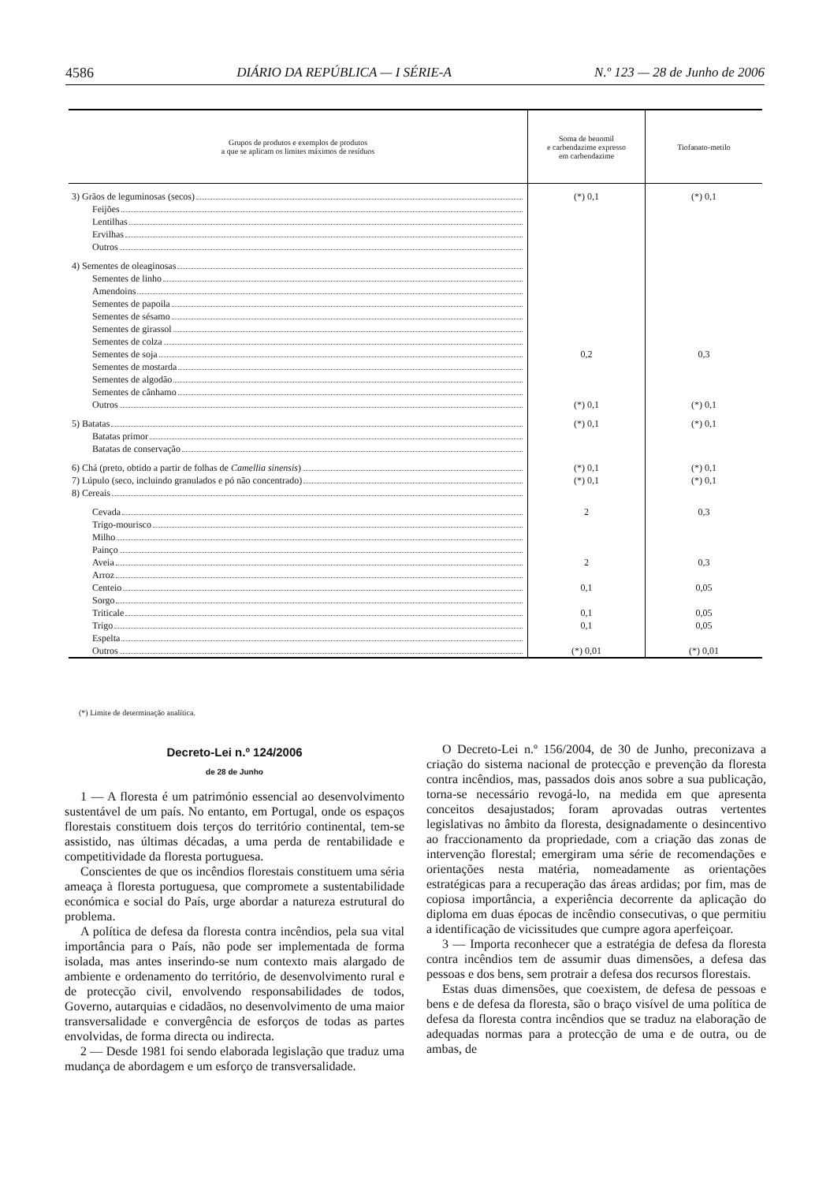4586 DIÁRIO DA REPÚBLICA — I SÉRIE-A N.º 123 — 28 de Junho de 2006
| Grupos de produtos e exemplos de produtos a que se aplicam os limites máximos de resíduos | Soma de benomil e carbendazime expresso em carbendazime | Tiofanato-metilo |
| --- | --- | --- |
| 3) Grãos de leguminosas (secos) | (*) 0,1 | (*) 0,1 |
| Feijões Lentilhas Ervilhas Outros | | |
| 4) Sementes de oleaginosas | | |
| Sementes de linho Amendoins Sementes de papoila Sementes de sésamo Sementes de girassol Sementes de colza | | |
| Sementes de soja | 0,2 | 0,3 |
| Sementes de mostarda Sementes de algodão Sementes de cânhamo | | |
| Outros | (*) 0,1 | (*) 0,1 |
| 5) Batatas | (*) 0,1 | (*) 0,1 |
| Batatas primor Batatas de conservação | | |
| 6) Chá (preto, obtido a partir de folhas de Camellia sinensis ) | (*) 0,1 | (*) 0,1 |
| 7) Lúpulo (seco, incluindo granulados e pó não concentrado) | (*) 0,1 | (*) 0,1 |
| 8) Cereais | | |
| Cevada | 2 | 0,3 |
| Trigo-mourisco Milho Painço | | |
| Aveia | 2 | 0,3 |
| Arroz | | |
| Centeio | 0,1 | 0,05 |
| Sorgo | | |
| Triticale | 0,1 | 0,05 |
| Trigo | 0,1 | 0,05 |
| Espelta | | |
| Outros | (*) 0,01 | (*) 0,01 |
(*) Limite de determinação analítica.
Decreto-Lei n.º 124/2006
de 28 de Junho
1 — A floresta é um património essencial ao desenvolvimento sustentável de um país. No entanto, em Portugal, onde os espaços florestais constituem dois terços do território continental, tem-se assistido, nas últimas décadas, a uma perda de rentabilidade e competitividade da floresta portuguesa.
Conscientes de que os incêndios florestais constituem uma séria ameaça à floresta portuguesa, que compromete a sustentabilidade económica e social do País, urge abordar a natureza estrutural do problema.
A política de defesa da floresta contra incêndios, pela sua vital importância para o País, não pode ser implementada de forma isolada, mas antes inserindo-se num contexto mais alargado de ambiente e ordenamento do território, de desenvolvimento rural e de protecção civil, envolvendo responsabilidades de todos, Governo, autarquias e cidadãos, no desenvolvimento de uma maior transversalidade e convergência de esforços de todas as partes envolvidas, de forma directa ou indirecta.
2 — Desde 1981 foi sendo elaborada legislação que traduz uma mudança de abordagem e um esforço de transversalidade.
O Decreto-Lei n.º 156/2004, de 30 de Junho, preconizava a criação do sistema nacional de protecção e prevenção da floresta contra incêndios, mas, passados dois anos sobre a sua publicação, torna-se necessário revogá-lo, na medida em que apresenta conceitos desajustados; foram aprovadas outras vertentes legislativas no âmbito da floresta, designadamente o desincentivo ao fraccionamento da propriedade, com a criação das zonas de intervenção florestal; emergiram uma série de recomendações e orientações nesta matéria, nomeadamente as orientações estratégicas para a recuperação das áreas ardidas; por fim, mas de copiosa importância, a experiência decorrente da aplicação do diploma em duas épocas de incêndio consecutivas, o que permitiu a identificação de vicissitudes que cumpre agora aperfeiçoar.
3 — Importa reconhecer que a estratégia de defesa da floresta contra incêndios tem de assumir duas dimensões, a defesa das pessoas e dos bens, sem protrair a defesa dos recursos florestais.
Estas duas dimensões, que coexistem, de defesa de pessoas e bens e de defesa da floresta, são o braço visível de uma política de defesa da floresta contra incêndios que se traduz na elaboração de adequadas normas para a protecção de uma e de outra, ou de ambas, de